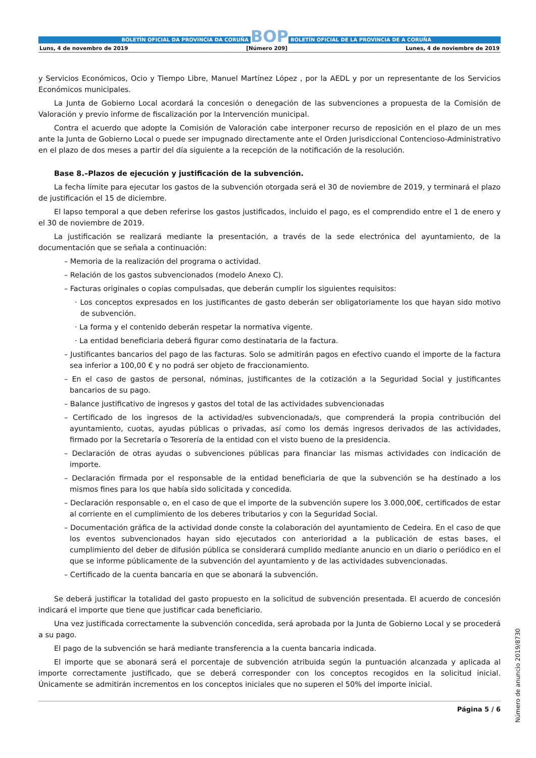BOLETÍN OFICIAL DA PROVINCIA DA CORUÑA
BOP
BOLETÍN OFICIAL DE LA PROVINCIA DE A CORUÑA
Luns, 4 de novembro de 2019 [Número 209] Lunes, 4 de noviembre de 2019
y Servicios Económicos, Ocio y Tiempo Libre, Manuel Martínez López , por la AEDL y por un representante de los Servicios Económicos municipales.
La Junta de Gobierno Local acordará la concesión o denegación de las subvenciones a propuesta de la Comisión de Valoración y previo informe de fiscalización por la Intervención municipal.
Contra el acuerdo que adopte la Comisión de Valoración cabe interponer recurso de reposición en el plazo de un mes ante la Junta de Gobierno Local o puede ser impugnado directamente ante el Orden Jurisdiccional Contencioso-Administrativo en el plazo de dos meses a partir del día siguiente a la recepción de la notificación de la resolución.
Base 8.–Plazos de ejecución y justificación de la subvención.
La fecha límite para ejecutar los gastos de la subvención otorgada será el 30 de noviembre de 2019, y terminará el plazo de justificación el 15 de diciembre.
El lapso temporal a que deben referirse los gastos justificados, incluido el pago, es el comprendido entre el 1 de enero y el 30 de noviembre de 2019.
La justificación se realizará mediante la presentación, a través de la sede electrónica del ayuntamiento, de la documentación que se señala a continuación:
– Memoria de la realización del programa o actividad.
– Relación de los gastos subvencionados (modelo Anexo C).
– Facturas originales o copias compulsadas, que deberán cumplir los siguientes requisitos:
· Los conceptos expresados en los justificantes de gasto deberán ser obligatoriamente los que hayan sido motivo de subvención.
· La forma y el contenido deberán respetar la normativa vigente.
· La entidad beneficiaria deberá figurar como destinataria de la factura.
– Justificantes bancarios del pago de las facturas. Solo se admitirán pagos en efectivo cuando el importe de la factura sea inferior a 100,00 € y no podrá ser objeto de fraccionamiento.
– En el caso de gastos de personal, nóminas, justificantes de la cotización a la Seguridad Social y justificantes bancarios de su pago.
– Balance justificativo de ingresos y gastos del total de las actividades subvencionadas
– Certificado de los ingresos de la actividad/es subvencionada/s, que comprenderá la propia contribución del ayuntamiento, cuotas, ayudas públicas o privadas, así como los demás ingresos derivados de las actividades, firmado por la Secretaría o Tesorería de la entidad con el visto bueno de la presidencia.
– Declaración de otras ayudas o subvenciones públicas para financiar las mismas actividades con indicación de importe.
– Declaración firmada por el responsable de la entidad beneficiaria de que la subvención se ha destinado a los mismos fines para los que había sido solicitada y concedida.
– Declaración responsable o, en el caso de que el importe de la subvención supere los 3.000,00€, certificados de estar al corriente en el cumplimiento de los deberes tributarios y con la Seguridad Social.
– Documentación gráfica de la actividad donde conste la colaboración del ayuntamiento de Cedeira. En el caso de que los eventos subvencionados hayan sido ejecutados con anterioridad a la publicación de estas bases, el cumplimiento del deber de difusión pública se considerará cumplido mediante anuncio en un diario o periódico en el que se informe públicamente de la subvención del ayuntamiento y de las actividades subvencionadas.
– Certificado de la cuenta bancaria en que se abonará la subvención.
Se deberá justificar la totalidad del gasto propuesto en la solicitud de subvención presentada. El acuerdo de concesión indicará el importe que tiene que justificar cada beneficiario.
Una vez justificada correctamente la subvención concedida, será aprobada por la Junta de Gobierno Local y se procederá a su pago.
El pago de la subvención se hará mediante transferencia a la cuenta bancaria indicada.
El importe que se abonará será el porcentaje de subvención atribuida según la puntuación alcanzada y aplicada al importe correctamente justificado, que se deberá corresponder con los conceptos recogidos en la solicitud inicial. Únicamente se admitirán incrementos en los conceptos iniciales que no superen el 50% del importe inicial.
Página 5 / 6
Número de anuncio 2019/8730